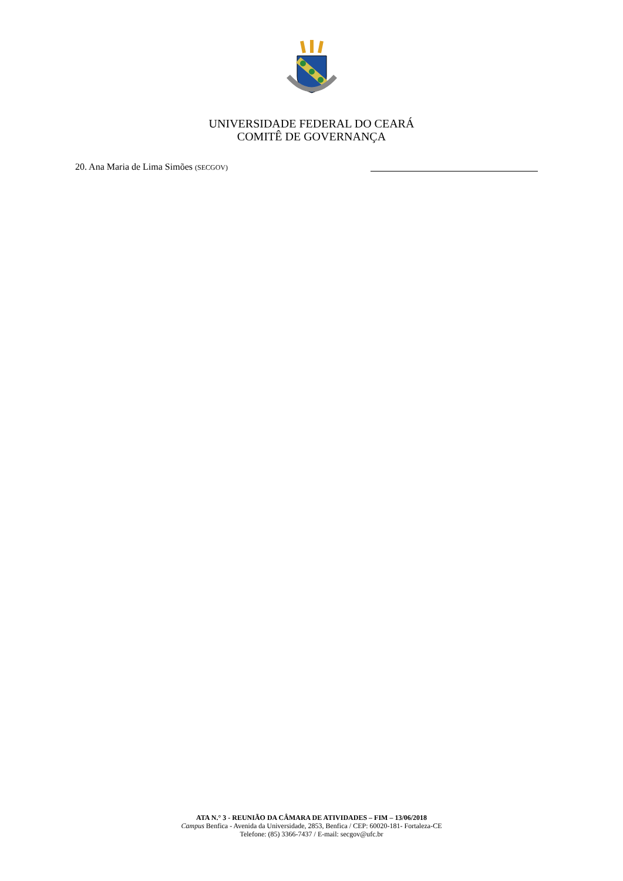UNIVERSIDADE FEDERAL DO CEARÁ
COMITÊ DE GOVERNANÇA
20. Ana Maria de Lima Simões (SECGOV)
ATA N.° 3 - REUNIÃO DA CÂMARA DE ATIVIDADES – FIM – 13/06/2018
Campus Benfica - Avenida da Universidade, 2853, Benfica / CEP: 60020-181- Fortaleza-CE
Telefone: (85) 3366-7437 / E-mail: secgov@ufc.br